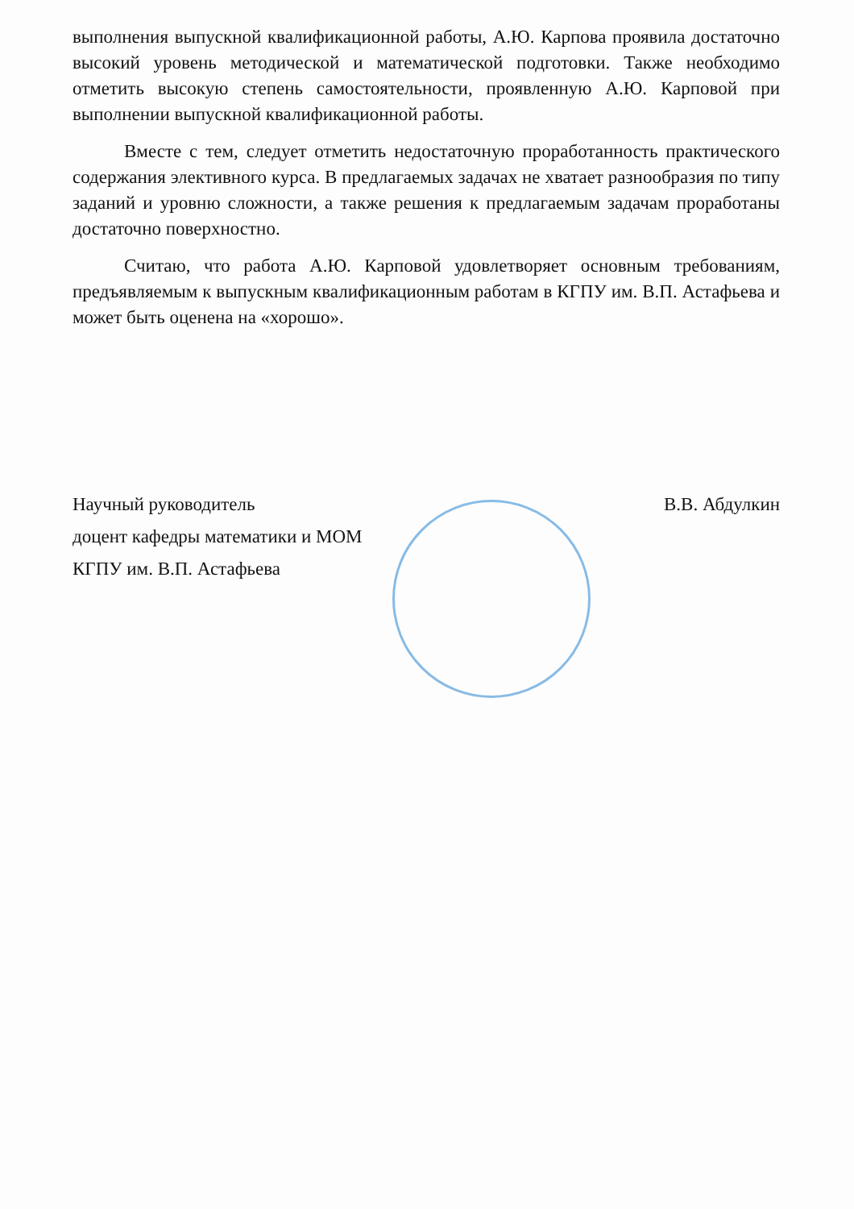выполнения выпускной квалификационной работы, А.Ю. Карпова проявила достаточно высокий уровень методической и математической подготовки. Также необходимо отметить высокую степень самостоятельности, проявленную А.Ю. Карповой при выполнении выпускной квалификационной работы.
Вместе с тем, следует отметить недостаточную проработанность практического содержания элективного курса. В предлагаемых задачах не хватает разнообразия по типу заданий и уровню сложности, а также решения к предлагаемым задачам проработаны достаточно поверхностно.
Считаю, что работа А.Ю. Карповой удовлетворяет основным требованиям, предъявляемым к выпускным квалификационным работам в КГПУ им. В.П. Астафьева и может быть оценена на «хорошо».
Научный руководитель В.В. Абдулкин
доцент кафедры математики и МОМ
КГПУ им. В.П. Астафьева